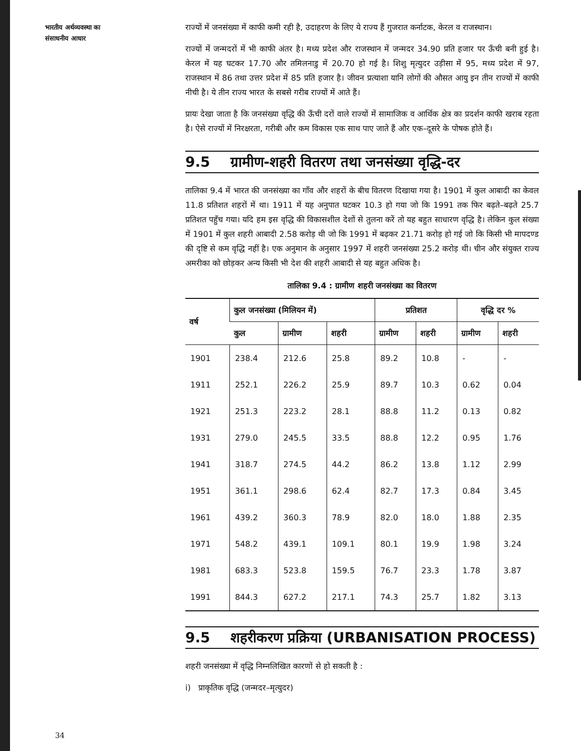भारतीय अर्थव्यवस्था का
संसाधनीय आधार
राज्यों में जनसंख्या में काफी कमी रही है, उदाहरण के लिए ये राज्य हैं गुजरात कर्नाटक, केरल व राजस्थान।
राज्यों में जन्मदरों में भी काफी अंतर है। मध्य प्रदेश और राजस्थान में जन्मदर 34.90 प्रति हजार पर ऊँची बनी हुई है। केरल में यह घटकर 17.70 और तमिलनाडु में 20.70 हो गई है। शिशु मृत्युदर उड़ीसा में 95, मध्य प्रदेश में 97, राजस्थान में 86 तथा उत्तर प्रदेश में 85 प्रति हजार है। जीवन प्रत्याशा यानि लोगों की औसत आयु इन तीन राज्यों में काफी नीची है। ये तीन राज्य भारत के सबसे गरीब राज्यों में आते हैं।
प्रायः देखा जाता है कि जनसंख्या वृद्धि की ऊँची दरों वाले राज्यों में सामाजिक व आर्थिक क्षेत्र का प्रदर्शन काफी खराब रहता है। ऐसे राज्यों में निरक्षरता, गरीबी और कम विकास एक साथ पाए जाते हैं और एक–दूसरे के पोषक होते हैं।
9.5 ग्रामीण-शहरी वितरण तथा जनसंख्या वृद्धि-दर
तालिका 9.4 में भारत की जनसंख्या का गाँव और शहरों के बीच वितरण दिखाया गया है। 1901 में कुल आबादी का केवल 11.8 प्रतिशत शहरों में था। 1911 में यह अनुपात घटकर 10.3 हो गया जो कि 1991 तक फिर बढ़ते–बढ़ते 25.7 प्रतिशत पहुँच गया। यदि हम इस वृद्धि की विकासशील देशों से तुलना करें तो यह बहुत साधारण वृद्धि है। लेकिन कुल संख्या में 1901 में कुल शहरी आबादी 2.58 करोड़ थी जो कि 1991 में बढ़कर 21.71 करोड़ हो गई जो कि किसी भी मापदण्ड की दृष्टि से कम वृद्धि नहीं है। एक अनुमान के अनुसार 1997 में शहरी जनसंख्या 25.2 करोड़ थी। चीन और संयुक्त राज्य अमरीका को छोड़कर अन्य किसी भी देश की शहरी आबादी से यह बहुत अधिक है।
तालिका 9.4 : ग्रामीण शहरी जनसंख्या का वितरण
| वर्ष | कुल जनसंख्या (मिलियन में) | | | प्रतिशत | | वृद्धि दर % | |
| --- | --- | --- | --- | --- | --- | --- | --- |
| | कुल | ग्रामीण | शहरी | ग्रामीण | शहरी | ग्रामीण | शहरी |
| 1901 | 238.4 | 212.6 | 25.8 | 89.2 | 10.8 | - | - |
| 1911 | 252.1 | 226.2 | 25.9 | 89.7 | 10.3 | 0.62 | 0.04 |
| 1921 | 251.3 | 223.2 | 28.1 | 88.8 | 11.2 | 0.13 | 0.82 |
| 1931 | 279.0 | 245.5 | 33.5 | 88.8 | 12.2 | 0.95 | 1.76 |
| 1941 | 318.7 | 274.5 | 44.2 | 86.2 | 13.8 | 1.12 | 2.99 |
| 1951 | 361.1 | 298.6 | 62.4 | 82.7 | 17.3 | 0.84 | 3.45 |
| 1961 | 439.2 | 360.3 | 78.9 | 82.0 | 18.0 | 1.88 | 2.35 |
| 1971 | 548.2 | 439.1 | 109.1 | 80.1 | 19.9 | 1.98 | 3.24 |
| 1981 | 683.3 | 523.8 | 159.5 | 76.7 | 23.3 | 1.78 | 3.87 |
| 1991 | 844.3 | 627.2 | 217.1 | 74.3 | 25.7 | 1.82 | 3.13 |
9.5 शहरीकरण प्रक्रिया (URBANISATION PROCESS)
शहरी जनसंख्या में वृद्धि निम्नलिखित कारणों से हो सकती है :
i) प्राकृतिक वृद्धि (जन्मदर–मृत्युदर)
34